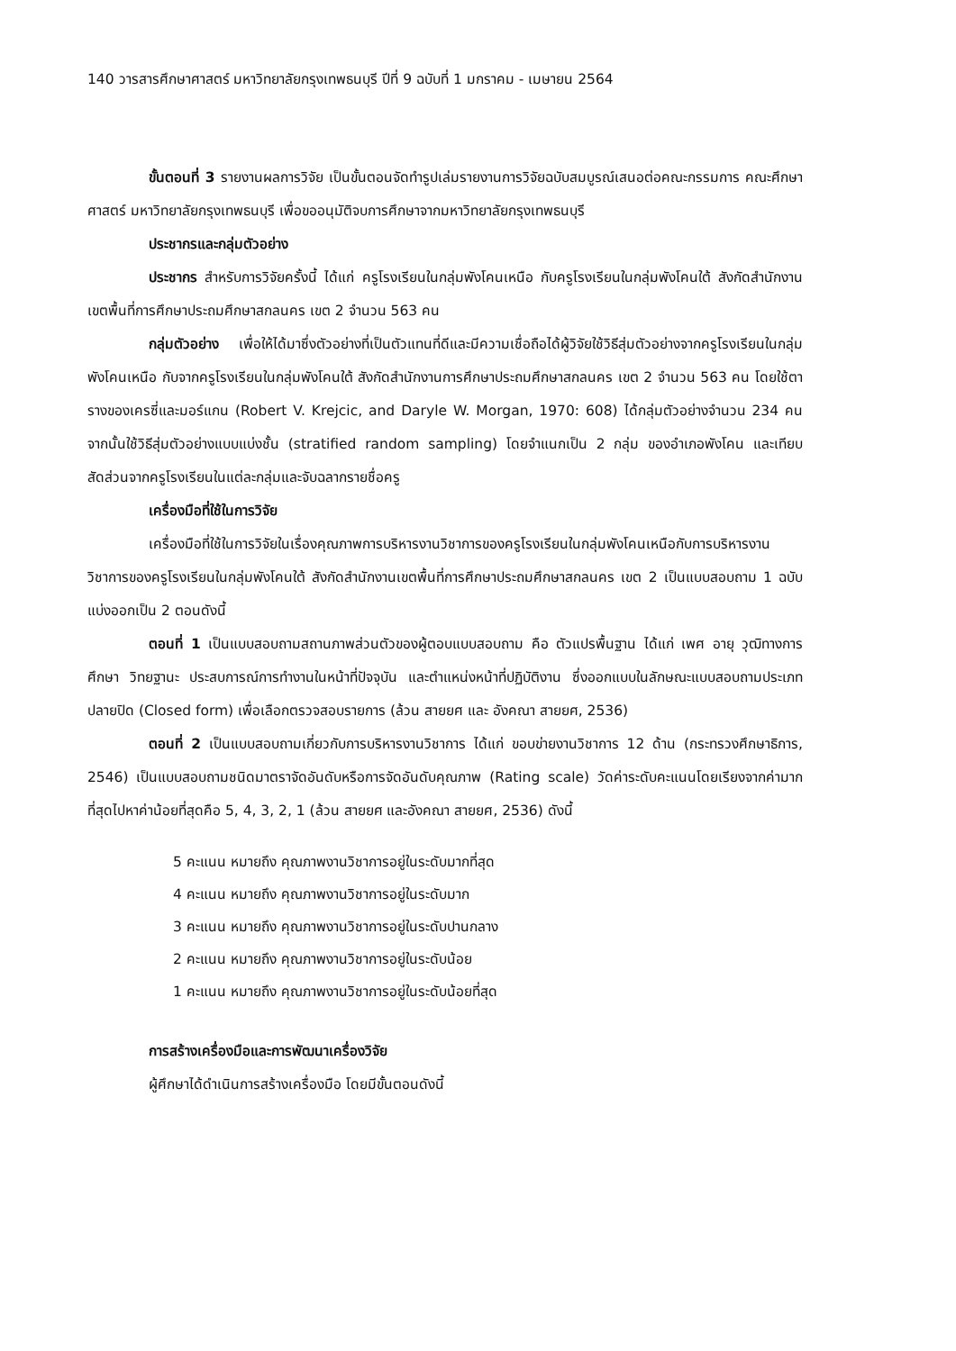140 วารสารศึกษาศาสตร์ มหาวิทยาลัยกรุงเทพธนบุรี ปีที่ 9 ฉบับที่ 1 มกราคม - เมษายน 2564
ขั้นตอนที่ 3 รายงานผลการวิจัย เป็นขั้นตอนจัดทำรูปเล่มรายงานการวิจัยฉบับสมบูรณ์เสนอต่อคณะกรรมการ คณะศึกษาศาสตร์ มหาวิทยาลัยกรุงเทพธนบุรี เพื่อขออนุมัติจบการศึกษาจากมหาวิทยาลัยกรุงเทพธนบุรี
ประชากรและกลุ่มตัวอย่าง
ประชากร สำหรับการวิจัยครั้งนี้ ได้แก่ ครูโรงเรียนในกลุ่มพังโคนเหนือ กับครูโรงเรียนในกลุ่มพังโคนใต้ สังกัดสำนักงานเขตพื้นที่การศึกษาประถมศึกษาสกลนคร เขต 2 จำนวน 563 คน
กลุ่มตัวอย่าง เพื่อให้ได้มาซึ่งตัวอย่างที่เป็นตัวแทนที่ดีและมีความเชื่อถือได้ผู้วิจัยใช้วิธีสุ่มตัวอย่างจากครูโรงเรียนในกลุ่มพังโคนเหนือ กับจากครูโรงเรียนในกลุ่มพังโคนใต้ สังกัดสำนักงานการศึกษาประถมศึกษาสกลนคร เขต 2 จำนวน 563 คน โดยใช้ตารางของเครซี่และมอร์แกน (Robert V. Krejcic, and Daryle W. Morgan, 1970: 608) ได้กลุ่มตัวอย่างจำนวน 234 คน จากนั้นใช้วิธีสุ่มตัวอย่างแบบแบ่งชั้น (stratified random sampling) โดยจำแนกเป็น 2 กลุ่ม ของอำเภอพังโคน และเทียบสัดส่วนจากครูโรงเรียนในแต่ละกลุ่มและจับฉลากรายชื่อครู
เครื่องมือที่ใช้ในการวิจัย
เครื่องมือที่ใช้ในการวิจัยในเรื่องคุณภาพการบริหารงานวิชาการของครูโรงเรียนในกลุ่มพังโคนเหนือกับการบริหารงานวิชาการของครูโรงเรียนในกลุ่มพังโคนใต้ สังกัดสำนักงานเขตพื้นที่การศึกษาประถมศึกษาสกลนคร เขต 2 เป็นแบบสอบถาม 1 ฉบับแบ่งออกเป็น 2 ตอนดังนี้
ตอนที่ 1 เป็นแบบสอบถามสถานภาพส่วนตัวของผู้ตอบแบบสอบถาม คือ ตัวแปรพื้นฐาน ได้แก่ เพศ อายุ วุฒิทางการศึกษา วิทยฐานะ ประสบการณ์การทำงานในหน้าที่ปัจจุบัน และตำแหน่งหน้าที่ปฏิบัติงาน ซึ่งออกแบบในลักษณะแบบสอบถามประเภทปลายปิด (Closed form) เพื่อเลือกตรวจสอบรายการ (ล้วน สายยศ และ อังคณา สายยศ, 2536)
ตอนที่ 2 เป็นแบบสอบถามเกี่ยวกับการบริหารงานวิชาการ ได้แก่ ขอบข่ายงานวิชาการ 12 ด้าน (กระทรวงศึกษาธิการ, 2546) เป็นแบบสอบถามชนิดมาตราจัดอันดับหรือการจัดอันดับคุณภาพ (Rating scale) วัดค่าระดับคะแนนโดยเรียงจากค่ามากที่สุดไปหาค่าน้อยที่สุดคือ 5, 4, 3, 2, 1 (ล้วน สายยศ และอังคณา สายยศ, 2536) ดังนี้
5 คะแนน หมายถึง คุณภาพงานวิชาการอยู่ในระดับมากที่สุด
4 คะแนน หมายถึง คุณภาพงานวิชาการอยู่ในระดับมาก
3 คะแนน หมายถึง คุณภาพงานวิชาการอยู่ในระดับปานกลาง
2 คะแนน หมายถึง คุณภาพงานวิชาการอยู่ในระดับน้อย
1 คะแนน หมายถึง คุณภาพงานวิชาการอยู่ในระดับน้อยที่สุด
การสร้างเครื่องมือและการพัฒนาเครื่องวิจัย
ผู้ศึกษาได้ดำเนินการสร้างเครื่องมือ โดยมีขั้นตอนดังนี้